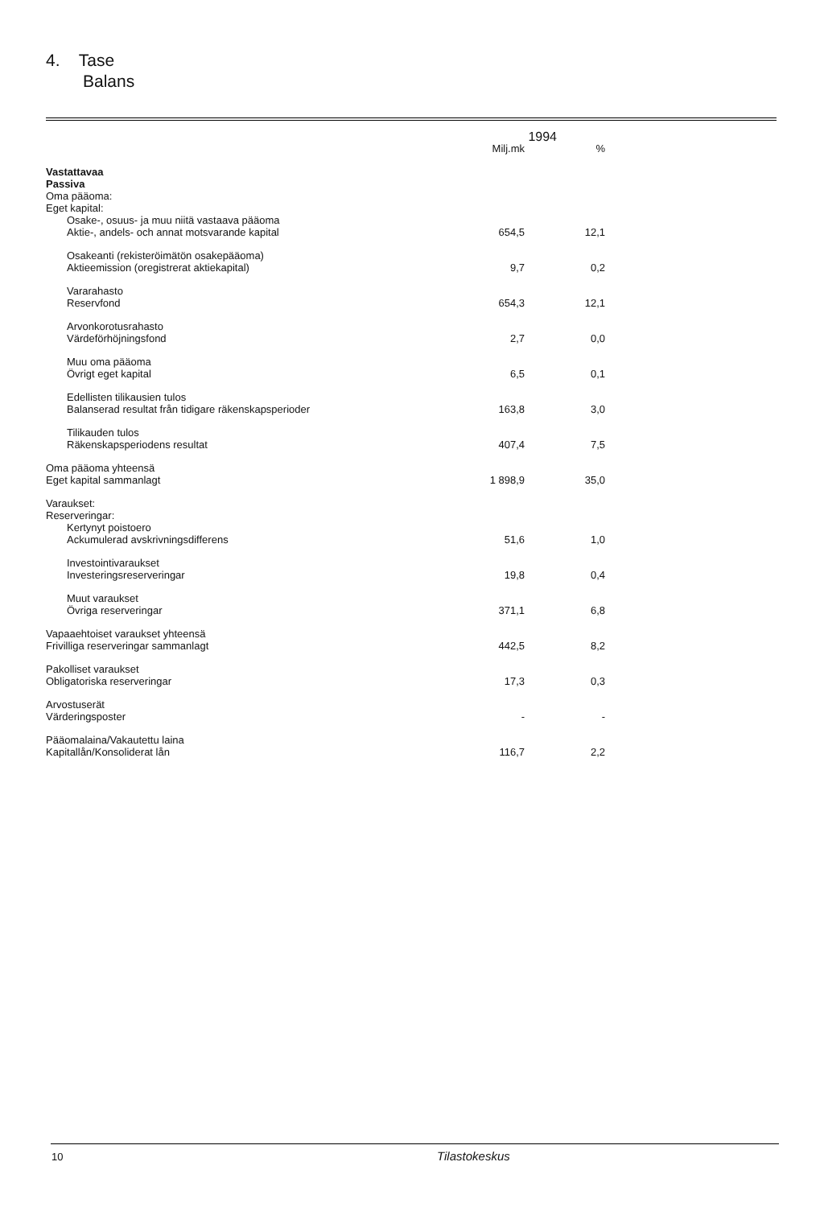4. Tase
Balans
| | 1994 | |
| --- | --- | --- |
| | Milj.mk | % |
| Vastattavaa Passiva Oma pääoma: Eget kapital: | | |
| Osake-, osuus- ja muu niitä vastaava pääoma Aktie-, andels- och annat motsvarande kapital | 654,5 | 12,1 |
| Osakeanti (rekisteröimätön osakepääoma) Aktieemission (oregistrerat aktiekapital) | 9,7 | 0,2 |
| Vararahasto Reservfond | 654,3 | 12,1 |
| Arvonkorotusrahasto Värdeförhöjningsfond | 2,7 | 0,0 |
| Muu oma pääoma Övrigt eget kapital | 6,5 | 0,1 |
| Edellisten tilikausien tulos Balanserad resultat från tidigare räkenskapsperioder | 163,8 | 3,0 |
| Tilikauden tulos Räkenskapsperiodens resultat | 407,4 | 7,5 |
| Oma pääoma yhteensä Eget kapital sammanlagt | 1 898,9 | 35,0 |
| Varaukset: Reserveringar: | | |
| Kertynyt poistoero Ackumulerad avskrivningsdifferens | 51,6 | 1,0 |
| Investointivaraukset Investeringsreserveringar | 19,8 | 0,4 |
| Muut varaukset Övriga reserveringar | 371,1 | 6,8 |
| Vapaaehtoiset varaukset yhteensä Frivilliga reserveringar sammanlagt | 442,5 | 8,2 |
| Pakolliset varaukset Obligatoriska reserveringar | 17,3 | 0,3 |
| Arvostuserät Värderingsposter | - | - |
| Pääomalaina/Vakautettu laina Kapitallån/Konsoliderat lån | 116,7 | 2,2 |
10 Tilastokeskus